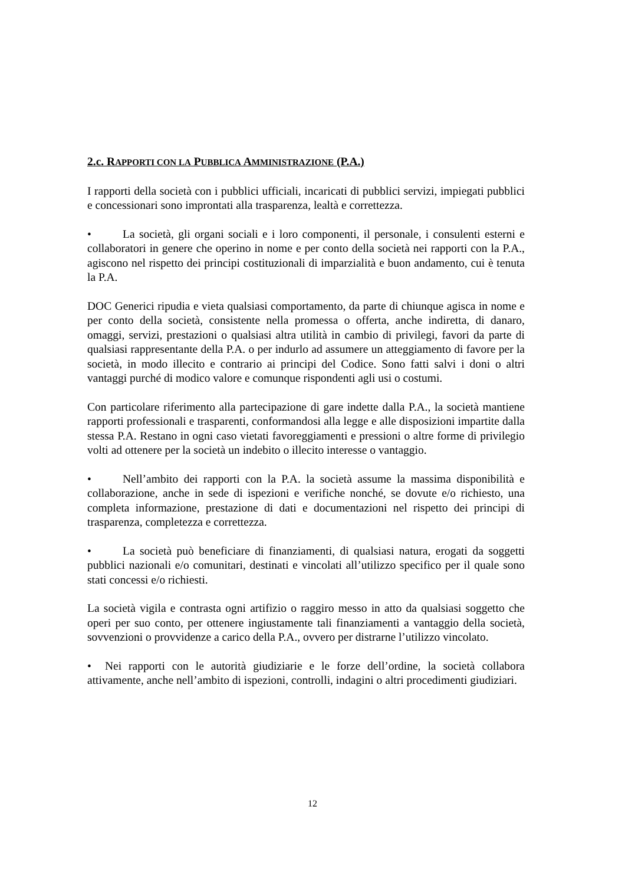2.c. RAPPORTI CON LA PUBBLICA AMMINISTRAZIONE (P.A.)
I rapporti della società con i pubblici ufficiali, incaricati di pubblici servizi, impiegati pubblici e concessionari sono improntati alla trasparenza, lealtà e correttezza.
• La società, gli organi sociali e i loro componenti, il personale, i consulenti esterni e collaboratori in genere che operino in nome e per conto della società nei rapporti con la P.A., agiscono nel rispetto dei principi costituzionali di imparzialità e buon andamento, cui è tenuta la P.A.
DOC Generici ripudia e vieta qualsiasi comportamento, da parte di chiunque agisca in nome e per conto della società, consistente nella promessa o offerta, anche indiretta, di danaro, omaggi, servizi, prestazioni o qualsiasi altra utilità in cambio di privilegi, favori da parte di qualsiasi rappresentante della P.A. o per indurlo ad assumere un atteggiamento di favore per la società, in modo illecito e contrario ai principi del Codice. Sono fatti salvi i doni o altri vantaggi purché di modico valore e comunque rispondenti agli usi o costumi.
Con particolare riferimento alla partecipazione di gare indette dalla P.A., la società mantiene rapporti professionali e trasparenti, conformandosi alla legge e alle disposizioni impartite dalla stessa P.A. Restano in ogni caso vietati favoreggiamenti e pressioni o altre forme di privilegio volti ad ottenere per la società un indebito o illecito interesse o vantaggio.
• Nell’ambito dei rapporti con la P.A. la società assume la massima disponibilità e collaborazione, anche in sede di ispezioni e verifiche nonché, se dovute e/o richiesto, una completa informazione, prestazione di dati e documentazioni nel rispetto dei principi di trasparenza, completezza e correttezza.
• La società può beneficiare di finanziamenti, di qualsiasi natura, erogati da soggetti pubblici nazionali e/o comunitari, destinati e vincolati all’utilizzo specifico per il quale sono stati concessi e/o richiesti.
La società vigila e contrasta ogni artifizio o raggiro messo in atto da qualsiasi soggetto che operi per suo conto, per ottenere ingiustamente tali finanziamenti a vantaggio della società, sovvenzioni o provvidenze a carico della P.A., ovvero per distrarne l’utilizzo vincolato.
• Nei rapporti con le autorità giudiziarie e le forze dell’ordine, la società collabora attivamente, anche nell’ambito di ispezioni, controlli, indagini o altri procedimenti giudiziari.
12